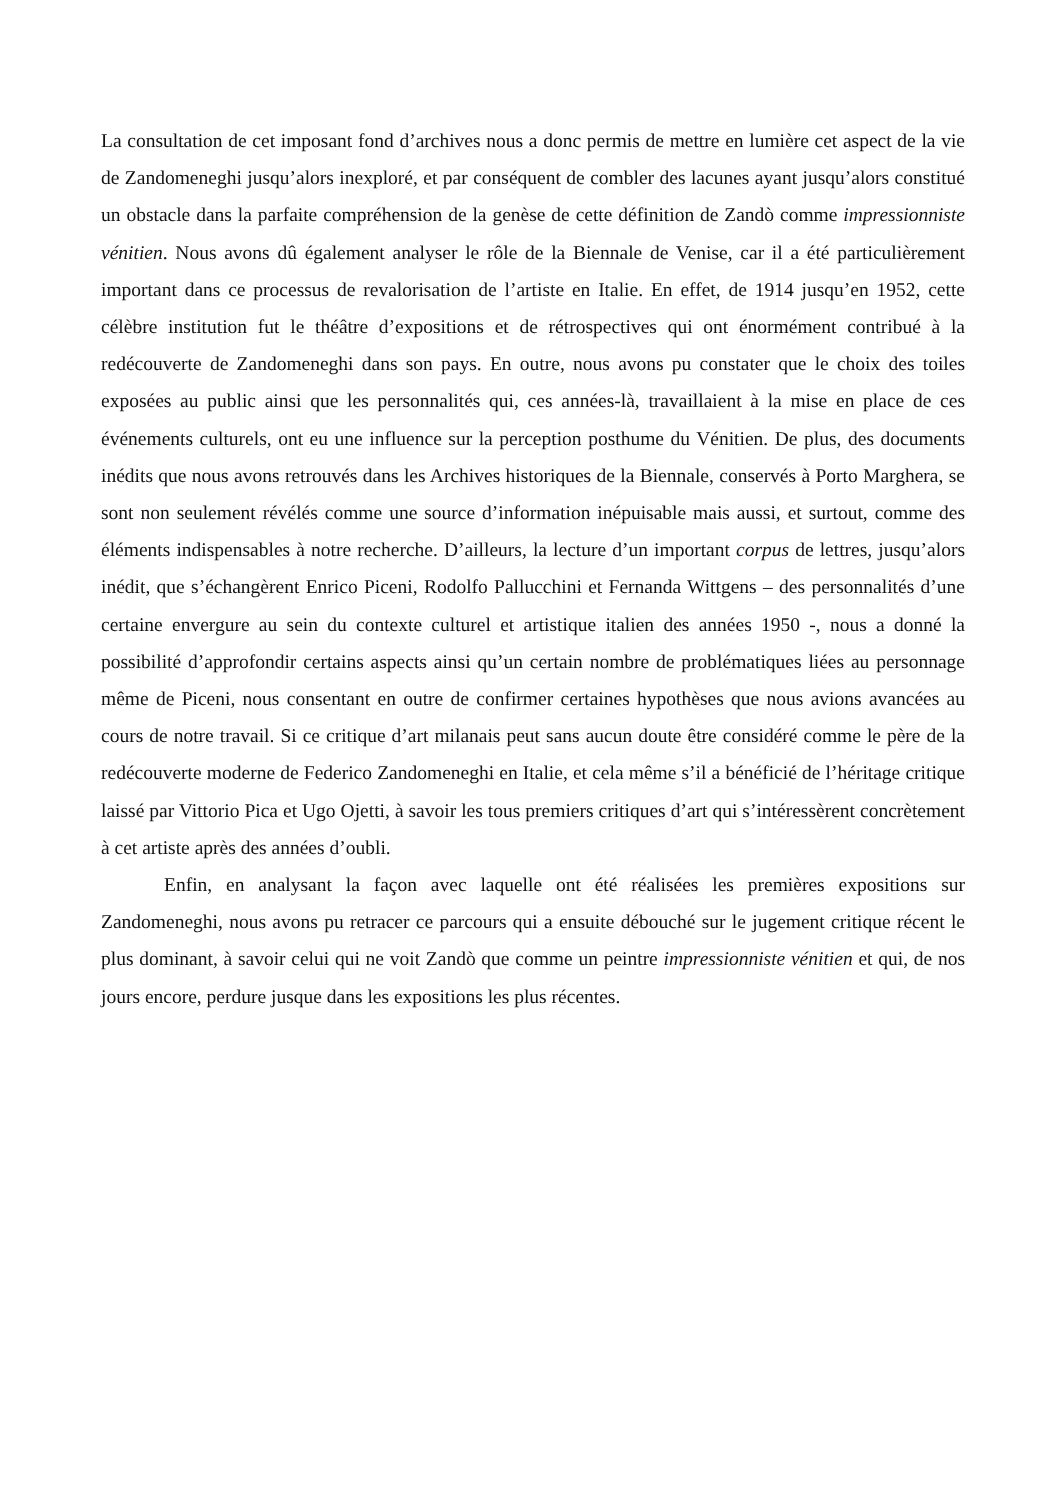La consultation de cet imposant fond d’archives nous a donc permis de mettre en lumière cet aspect de la vie de Zandomeneghi jusqu’alors inexploré, et par conséquent de combler des lacunes ayant jusqu’alors constitué un obstacle dans la parfaite compréhension de la genèse de cette définition de Zandò comme impressionniste vénitien. Nous avons dû également analyser le rôle de la Biennale de Venise, car il a été particulièrement important dans ce processus de revalorisation de l’artiste en Italie. En effet, de 1914 jusqu’en 1952, cette célèbre institution fut le théâtre d’expositions et de rétrospectives qui ont énormément contribué à la redécouverte de Zandomeneghi dans son pays. En outre, nous avons pu constater que le choix des toiles exposées au public ainsi que les personnalités qui, ces années-là, travaillaient à la mise en place de ces événements culturels, ont eu une influence sur la perception posthume du Vénitien. De plus, des documents inédits que nous avons retrouvés dans les Archives historiques de la Biennale, conservés à Porto Marghera, se sont non seulement révélés comme une source d’information inépuisable mais aussi, et surtout, comme des éléments indispensables à notre recherche. D’ailleurs, la lecture d’un important corpus de lettres, jusqu’alors inédit, que s’échangèrent Enrico Piceni, Rodolfo Pallucchini et Fernanda Wittgens – des personnalités d’une certaine envergure au sein du contexte culturel et artistique italien des années 1950 -, nous a donné la possibilité d’approfondir certains aspects ainsi qu’un certain nombre de problématiques liées au personnage même de Piceni, nous consentant en outre de confirmer certaines hypothèses que nous avions avancées au cours de notre travail. Si ce critique d’art milanais peut sans aucun doute être considéré comme le père de la redécouverte moderne de Federico Zandomeneghi en Italie, et cela même s’il a bénéficié de l’héritage critique laissé par Vittorio Pica et Ugo Ojetti, à savoir les tous premiers critiques d’art qui s’intéressèrent concrètement à cet artiste après des années d’oubli.
Enfin, en analysant la façon avec laquelle ont été réalisées les premières expositions sur Zandomeneghi, nous avons pu retracer ce parcours qui a ensuite débouché sur le jugement critique récent le plus dominant, à savoir celui qui ne voit Zandò que comme un peintre impressionniste vénitien et qui, de nos jours encore, perdure jusque dans les expositions les plus récentes.